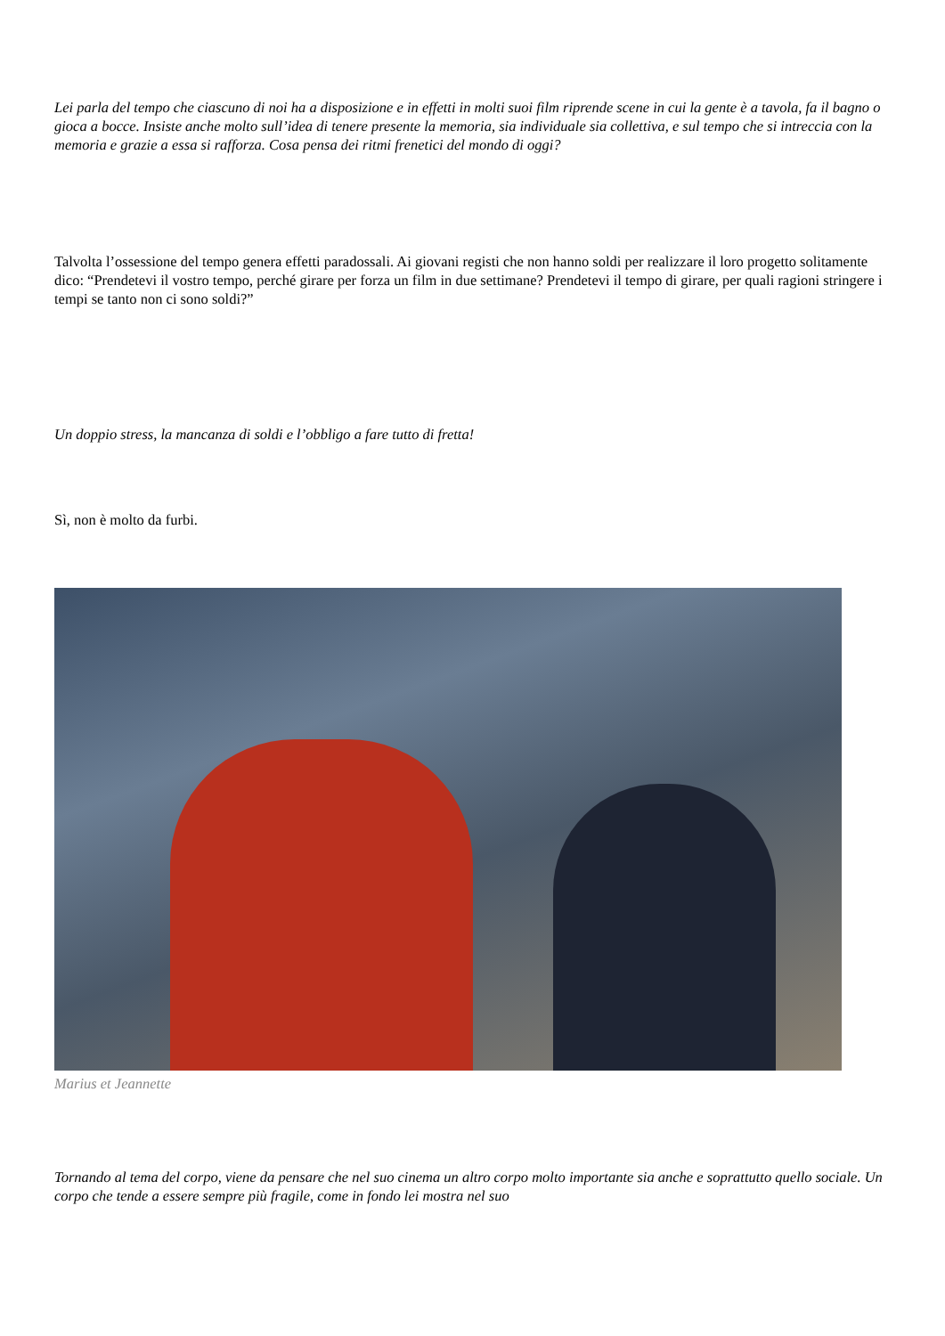Lei parla del tempo che ciascuno di noi ha a disposizione e in effetti in molti suoi film riprende scene in cui la gente è a tavola, fa il bagno o gioca a bocce. Insiste anche molto sull’idea di tenere presente la memoria, sia individuale sia collettiva, e sul tempo che si intreccia con la memoria e grazie a essa si rafforza. Cosa pensa dei ritmi frenetici del mondo di oggi?
Talvolta l’ossessione del tempo genera effetti paradossali. Ai giovani registi che non hanno soldi per realizzare il loro progetto solitamente dico: “Prendetevi il vostro tempo, perché girare per forza un film in due settimane? Prendetevi il tempo di girare, per quali ragioni stringere i tempi se tanto non ci sono soldi?”
Un doppio stress, la mancanza di soldi e l’obbligo a fare tutto di fretta!
Sì, non è molto da furbi.
Marius et Jeannette
Tornando al tema del corpo, viene da pensare che nel suo cinema un altro corpo molto importante sia anche e soprattutto quello sociale. Un corpo che tende a essere sempre più fragile, come in fondo lei mostra nel suo